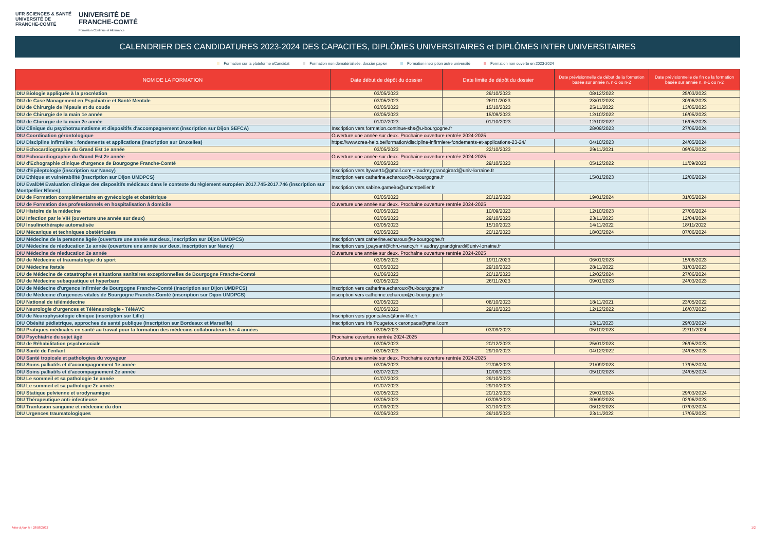UFR SCIENCES & SANTÉ
UNIVERSITÉ DE
FRANCHE-COMTÉ
UNIVERSITÉ DE
FRANCHE-COMTÉ
Formation Continue et Alternance
CALENDRIER DES CANDIDATURES 2023-2024 DES CAPACITES, DIPLÔMES UNIVERSITAIRES et DIPLÔMES INTER UNIVERSITAIRES
Formation sur la plateforme eCandidat Formation non dématérialisée, dossier papier Formation inscription autre université Formation non ouverte en 2023-2024
| NOM DE LA FORMATION | Date début de dépôt du dossier | Date limite de dépôt du dossier | Date prévisionnelle de début de la formation basée sur année n, n-1 ou n-2 | Date prévisionnelle de fin de la formation basée sur année n, n-1 ou n-2 |
| --- | --- | --- | --- | --- |
| DIU Biologie appliquée à la procréation | 03/05/2023 | 29/10/2023 | 08/12/2022 | 25/03/2023 |
| DIU de Case Management en Psychiatrie et Santé Mentale | 03/05/2023 | 26/11/2023 | 23/01/2023 | 30/06/2023 |
| DIU de Chirurgie de l'épaule et du coude | 03/05/2023 | 15/10/2023 | 25/11/2022 | 13/05/2023 |
| DIU de Chirurgie de la main 1e année | 03/05/2023 | 15/09/2023 | 12/10/2022 | 16/05/2023 |
| DIU de Chirurgie de la main 2e année | 01/07/2023 | 01/10/2023 | 12/10/2022 | 16/05/2023 |
| DIU Clinique du psychotraumatisme et dispositifs d'accompagnement (inscription sur Dijon SEFCA) | Inscription vers formation.continue-shs@u-bourgogne.fr | | 28/09/2023 | 27/06/2024 |
| DIU Coordination gérontologique | Ouverture une année sur deux. Prochaine ouverture rentrée 2024-2025 | | | |
| DIU Discipline infirmière : fondements et applications (inscription sur Bruxelles) | https://www.crea-helb.be/formation/discipline-infirmiere-fondements-et-applications-23-24/ | | 04/10/2023 | 24/05/2024 |
| DIU Echocardiographie du Grand Est 1e année | 03/05/2023 | 22/10/2023 | 29/11/2021 | 09/05/2022 |
| DIU Echocardiographie du Grand Est 2e année | Ouverture une année sur deux. Prochaine ouverture rentrée 2024-2025 | | | |
| DIU d'Echographie clinique d'urgence de Bourgogne Franche-Comté | 03/05/2023 | 29/10/2023 | 05/12/2022 | 11/09/2023 |
| DIU d'Epileptologie (inscription sur Nancy) | Inscription vers ltyvaert1@gmail.com + audrey.grandgirard@univ-lorraine.fr | | | |
| DIU Ethique et vulnérabilité (inscription sur Dijon UMDPCS) | inscription vers catherine.echaroux@u-bourgogne.fr | | 15/01/2023 | 12/06/2024 |
| DIU EvalDM Evaluation clinique des dispositifs médicaux dans le contexte du règlement européen 2017.745-2017.746 (inscription sur Montpellier Nîmes) | Inscription vers sabine.gameiro@umontpellier.fr | | | |
| DIU de Formation complémentaire en gynécologie et obstétrique | 03/05/2023 | 20/12/2023 | 19/01/2024 | 31/05/2024 |
| DIU de Formation des professionnels en hospitalisation à domicile | Ouverture une année sur deux. Prochaine ouverture rentrée 2024-2025 | | | |
| DIU Histoire de la médecine | 03/05/2023 | 10/09/2023 | 12/10/2023 | 27/06/2024 |
| DIU Infection par le VIH (ouverture une année sur deux) | 03/05/2023 | 29/10/2023 | 23/11/2023 | 12/04/2024 |
| DIU Insulinothérapie automatisée | 03/05/2023 | 15/10/2023 | 14/11/2022 | 18/11/2022 |
| DIU Mécanique et techniques obstétricales | 03/05/2023 | 20/12/2023 | 18/03/2024 | 07/06/2024 |
| DIU Médecine de la personne âgée (ouverture une année sur deux, inscription sur Dijon UMDPCS) | Inscription vers catherine.echaroux@u-bourgogne.fr | | | |
| DIU Médecine de réeducation 1e année (ouverture une année sur deux, inscription sur Nancy) | Inscription vers j.paysant@chru-nancy.fr + audrey.grandgirard@univ-lorraine.fr | | | |
| DIU Médecine de réeducation 2e année | Ouverture une année sur deux. Prochaine ouverture rentrée 2024-2025 | | | |
| DIU de Médecine et traumatologie du sport | 03/05/2023 | 19/11/2023 | 06/01/2023 | 15/06/2023 |
| DIU Médecine fœtale | 03/05/2023 | 29/10/2023 | 28/11/2022 | 31/03/2023 |
| DIU de Médecine de catastrophe et situations sanitaires exceptionnelles de Bourgogne Franche-Comté | 01/06/2023 | 20/12/2023 | 12/02/2024 | 27/06/2024 |
| DIU de Médecine subaquatique et hyperbare | 03/05/2023 | 26/11/2023 | 09/01/2023 | 24/03/2023 |
| DIU de Médecine d'urgence infirmier de Bourgogne Franche-Comté (inscription sur Dijon UMDPCS) | inscription vers catherine.echaroux@u-bourgogne.fr | | | |
| DIU de Médecine d'urgences vitales de Bourgogne Franche-Comté (inscription sur Dijon UMDPCS) | inscription vers catherine.echaroux@u-bourgogne.fr | | | |
| DIU National de télémédecine | 03/05/2023 | 08/10/2023 | 18/11/2021 | 23/05/2022 |
| DIU Neurologie d'urgences et Téléneurologie - TéléAVC | 03/05/2023 | 29/10/2023 | 12/12/2022 | 16/07/2023 |
| DIU de Neurophysiologie clinique (inscription sur Lille) | Inscription vers pgoncalves@univ-lille.fr | | | |
| DIU Obésité pédiatrique, approches de santé publique (inscription sur Bordeaux et Marseille) | Inscription vers Iris Pougetoux ceronpaca@gmail.com | | 13/11/2023 | 29/03/2024 |
| DIU Pratiques médicales en santé au travail pour la formation des médecins collaborateurs les 4 années | 03/05/2023 | 03/09/2023 | 05/10/2023 | 22/11/2024 |
| DIU Psychiatrie du sujet âgé | Prochaine ouverture rentrée 2024-2025 | | | |
| DIU de Réhabilitation psychosociale | 03/05/2023 | 20/12/2023 | 25/01/2023 | 26/05/2023 |
| DIU Santé de l'enfant | 03/05/2023 | 29/10/2023 | 04/12/2022 | 24/05/2023 |
| DIU Santé tropicale et pathologies du voyageur | Ouverture une année sur deux. Prochaine ouverture rentrée 2024-2025 | | | |
| DIU Soins palliatifs et d'accompagnement 1e année | 03/05/2023 | 27/08/2023 | 21/09/2023 | 17/05/2024 |
| DIU Soins palliatifs et d'accompagnement 2e année | 03/07/2023 | 10/09/2023 | 05/10/2023 | 24/05/2024 |
| DIU Le sommeil et sa pathologie 1e année | 01/07/2023 | 29/10/2023 | | |
| DIU Le sommeil et sa pathologie 2e année | 01/07/2023 | 29/10/2023 | | |
| DIU Statique pelvienne et urodynamique | 03/05/2023 | 20/12/2023 | 29/01/2024 | 29/03/2024 |
| DIU Thérapeutique anti-infectieuse | 03/05/2023 | 03/09/2023 | 30/09/2023 | 02/06/2023 |
| DIU Tranfusion sanguine et médecine du don | 01/09/2023 | 31/10/2023 | 06/12/2023 | 07/03/2024 |
| DIU Urgences traumatologiques | 03/05/2023 | 29/10/2023 | 23/11/2022 | 17/05/2023 |
Mise à jour le : 28/08/2023 1/2